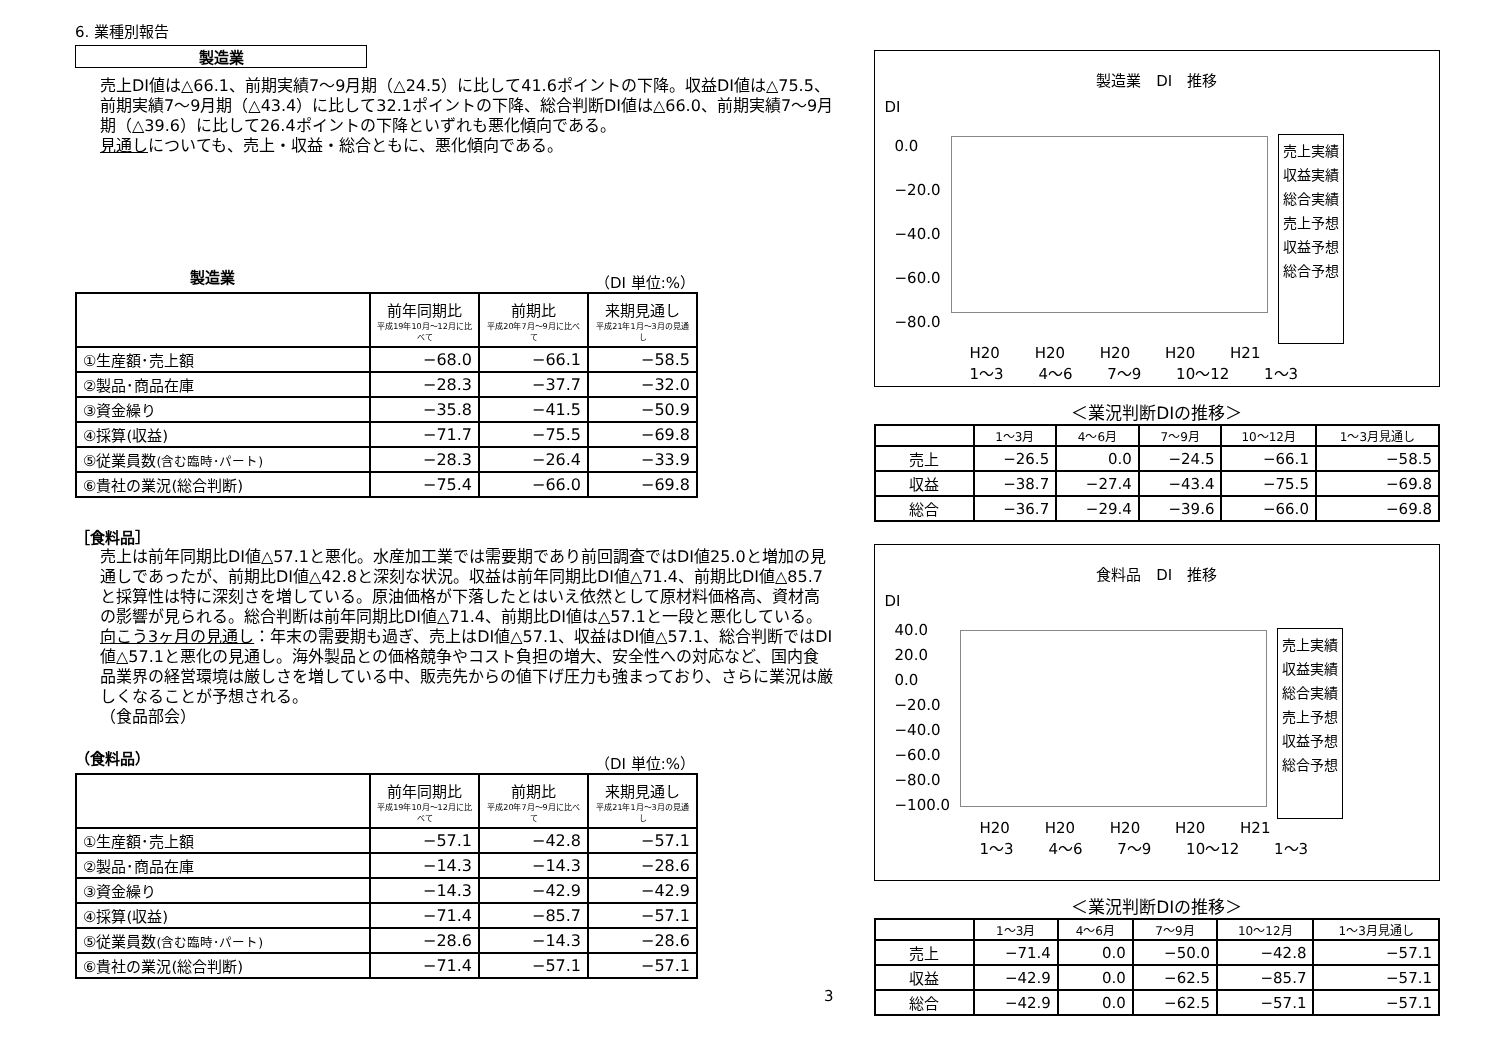6. 業種別報告
製造業
売上DI値は△66.1、前期実績7～9月期（△24.5）に比して41.6ポイントの下降。収益DI値は△75.5、前期実績7～9月期（△43.4）に比して32.1ポイントの下降、総合判断DI値は△66.0、前期実績7～9月期（△39.6）に比して26.4ポイントの下降といずれも悪化傾向である。
見通しについても、売上・収益・総合ともに、悪化傾向である。
製造業 （DI 単位:%）
| | 前年同期比 平成19年10月～12月に比べて | 前期比 平成20年7月～9月に比べて | 来期見通し 平成21年1月～3月の見通し |
| ①生産額･売上額 | −68.0 | −66.1 | −58.5 |
| ②製品･商品在庫 | −28.3 | −37.7 | −32.0 |
| ③資金繰り | −35.8 | −41.5 | −50.9 |
| ④採算(収益) | −71.7 | −75.5 | −69.8 |
| ⑤従業員数 (含む臨時･パート) | −28.3 | −26.4 | −33.9 |
| ⑥貴社の業況(総合判断) | −75.4 | −66.0 | −69.8 |
［食料品］
売上は前年同期比DI値△57.1と悪化。水産加工業では需要期であり前回調査ではDI値25.0と増加の見通しであったが、前期比DI値△42.8と深刻な状況。収益は前年同期比DI値△71.4、前期比DI値△85.7と採算性は特に深刻さを増している。原油価格が下落したとはいえ依然として原材料価格高、資材高の影響が見られる。総合判断は前年同期比DI値△71.4、前期比DI値は△57.1と一段と悪化している。
向こう3ヶ月の見通し：年末の需要期も過ぎ、売上はDI値△57.1、収益はDI値△57.1、総合判断ではDI値△57.1と悪化の見通し。海外製品との価格競争やコスト負担の増大、安全性への対応など、国内食品業界の経営環境は厳しさを増している中、販売先からの値下げ圧力も強まっており、さらに業況は厳しくなることが予想される。
（食品部会）
（食料品） （DI 単位:%）
| | 前年同期比 平成19年10月～12月に比べて | 前期比 平成20年7月～9月に比べて | 来期見通し 平成21年1月～3月の見通し |
| ①生産額･売上額 | −57.1 | −42.8 | −57.1 |
| ②製品･商品在庫 | −14.3 | −14.3 | −28.6 |
| ③資金繰り | −14.3 | −42.9 | −42.9 |
| ④採算(収益) | −71.4 | −85.7 | −57.1 |
| ⑤従業員数 (含む臨時･パート) | −28.6 | −14.3 | −28.6 |
| ⑥貴社の業況(総合判断) | −71.4 | −57.1 | −57.1 |
3
製造業　DI　推移
DI
0.0
−20.0
−40.0
−60.0
−80.0
売上実績
収益実績
総合実績
売上予想
収益予想
総合予想
H20 H20 H20 H20 H21
1～3 4～6 7～9 10～12 1～3
＜業況判断DIの推移＞
| | 1～3月 | 4～6月 | 7～9月 | 10～12月 | 1～3月見通し |
| --- | --- | --- | --- | --- | --- |
| 売上 | −26.5 | 0.0 | −24.5 | −66.1 | −58.5 |
| 収益 | −38.7 | −27.4 | −43.4 | −75.5 | −69.8 |
| 総合 | −36.7 | −29.4 | −39.6 | −66.0 | −69.8 |
食料品　DI　推移
DI
40.0
20.0
0.0
−20.0
−40.0
−60.0
−80.0
−100.0
売上実績
収益実績
総合実績
売上予想
収益予想
総合予想
H20 H20 H20 H20 H21
1～3 4～6 7～9 10～12 1～3
＜業況判断DIの推移＞
| | 1～3月 | 4～6月 | 7～9月 | 10～12月 | 1～3月見通し |
| --- | --- | --- | --- | --- | --- |
| 売上 | −71.4 | 0.0 | −50.0 | −42.8 | −57.1 |
| 収益 | −42.9 | 0.0 | −62.5 | −85.7 | −57.1 |
| 総合 | −42.9 | 0.0 | −62.5 | −57.1 | −57.1 |